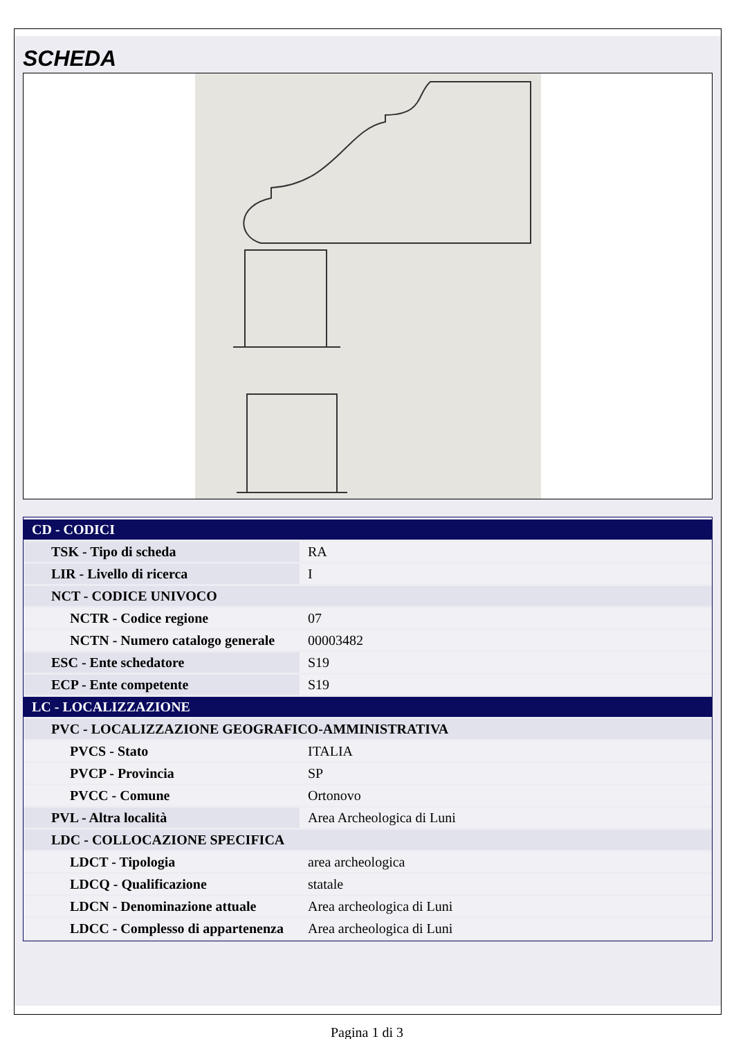SCHEDA
| CD - CODICI | |
| TSK - Tipo di scheda | RA |
| LIR - Livello di ricerca | I |
| NCT - CODICE UNIVOCO | |
| NCTR - Codice regione | 07 |
| NCTN - Numero catalogo generale | 00003482 |
| ESC - Ente schedatore | S19 |
| ECP - Ente competente | S19 |
| LC - LOCALIZZAZIONE | |
| PVC - LOCALIZZAZIONE GEOGRAFICO-AMMINISTRATIVA | |
| PVCS - Stato | ITALIA |
| PVCP - Provincia | SP |
| PVCC - Comune | Ortonovo |
| PVL - Altra località | Area Archeologica di Luni |
| LDC - COLLOCAZIONE SPECIFICA | |
| LDCT - Tipologia | area archeologica |
| LDCQ - Qualificazione | statale |
| LDCN - Denominazione attuale | Area archeologica di Luni |
| LDCC - Complesso di appartenenza | Area archeologica di Luni |
Pagina 1 di 3